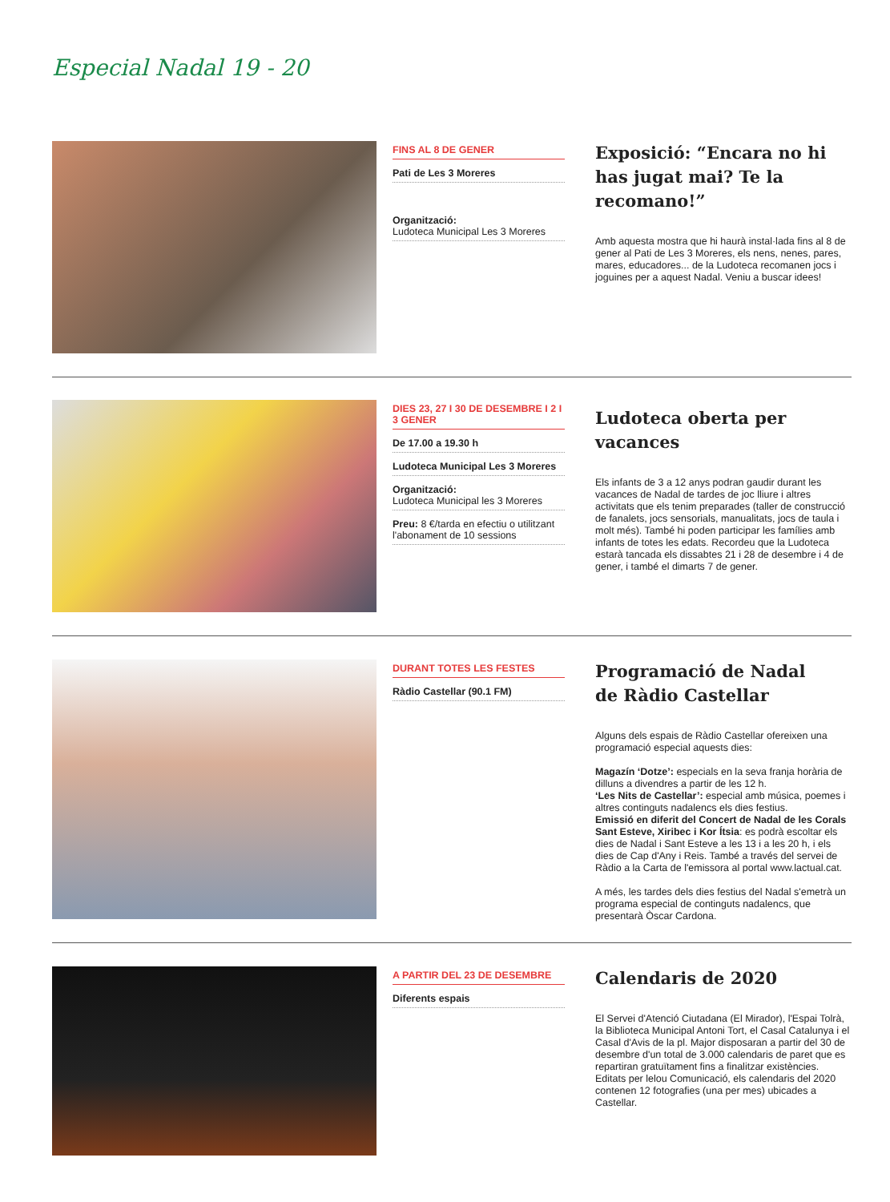Especial Nadal 19 - 20
FINS AL 8 DE GENER
Pati de Les 3 Moreres
Organització:
Ludoteca Municipal Les 3 Moreres
Exposició: “Encara no hi has jugat mai? Te la recomano!”
Amb aquesta mostra que hi haurà instal·lada fins al 8 de gener al Pati de Les 3 Moreres, els nens, nenes, pares, mares, educadores... de la Ludoteca recomanen jocs i joguines per a aquest Nadal. Veniu a buscar idees!
DIES 23, 27 I 30 DE DESEMBRE I 2 I 3 GENER
De 17.00 a 19.30 h
Ludoteca Municipal Les 3 Moreres
Organització:
Ludoteca Municipal les 3 Moreres
Preu: 8 €/tarda en efectiu o utilitzant l'abonament de 10 sessions
Ludoteca oberta per vacances
Els infants de 3 a 12 anys podran gaudir durant les vacances de Nadal de tardes de joc lliure i altres activitats que els tenim preparades (taller de construcció de fanalets, jocs sensorials, manualitats, jocs de taula i molt més). També hi poden participar les famílies amb infants de totes les edats. Recordeu que la Ludoteca estarà tancada els dissabtes 21 i 28 de desembre i 4 de gener, i també el dimarts 7 de gener.
DURANT TOTES LES FESTES
Ràdio Castellar (90.1 FM)
Programació de Nadal
de Ràdio Castellar
Alguns dels espais de Ràdio Castellar ofereixen una programació especial aquests dies:
Magazín ‘Dotze’: especials en la seva franja horària de dilluns a divendres a partir de les 12 h.
‘Les Nits de Castellar’: especial amb música, poemes i altres continguts nadalencs els dies festius.
Emissió en diferit del Concert de Nadal de les Corals Sant Esteve, Xiribec i Kor Ítsia: es podrà escoltar els dies de Nadal i Sant Esteve a les 13 i a les 20 h, i els dies de Cap d'Any i Reis. També a través del servei de Ràdio a la Carta de l'emissora al portal www.lactual.cat.
A més, les tardes dels dies festius del Nadal s'emetrà un programa especial de continguts nadalencs, que presentarà Òscar Cardona.
A PARTIR DEL 23 DE DESEMBRE
Diferents espais
Calendaris de 2020
El Servei d'Atenció Ciutadana (El Mirador), l'Espai Tolrà, la Biblioteca Municipal Antoni Tort, el Casal Catalunya i el Casal d'Avis de la pl. Major disposaran a partir del 30 de desembre d'un total de 3.000 calendaris de paret que es repartiran gratuïtament fins a finalitzar existències. Editats per lelou Comunicació, els calendaris del 2020 contenen 12 fotografies (una per mes) ubicades a Castellar.